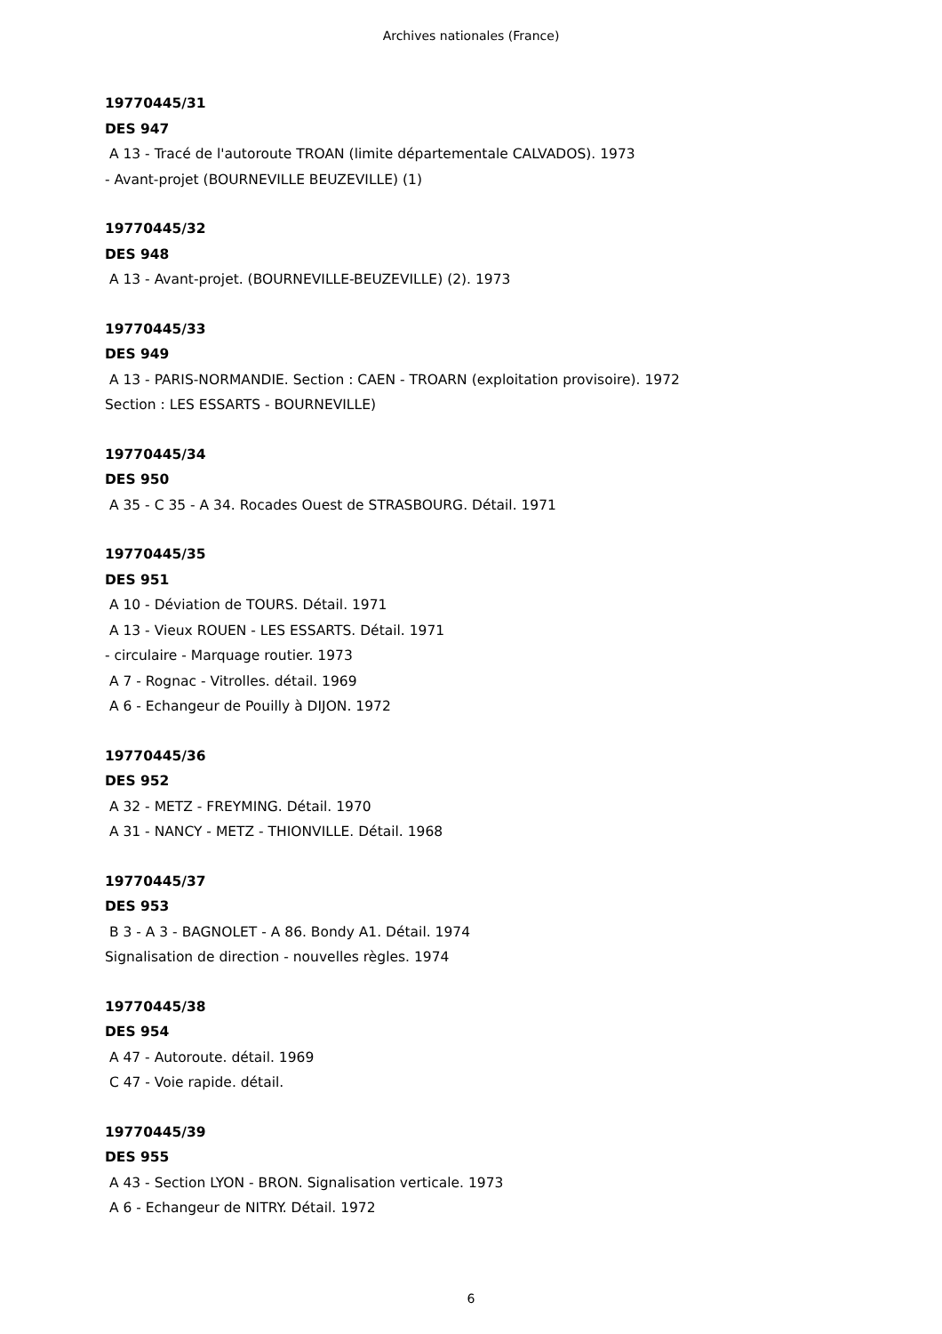Archives nationales (France)
19770445/31
DES 947
A 13 - Tracé de l'autoroute TROAN (limite départementale CALVADOS). 1973
- Avant-projet (BOURNEVILLE BEUZEVILLE) (1)
19770445/32
DES 948
A 13 - Avant-projet. (BOURNEVILLE-BEUZEVILLE) (2). 1973
19770445/33
DES 949
A 13 - PARIS-NORMANDIE. Section : CAEN - TROARN (exploitation provisoire). 1972
Section : LES ESSARTS - BOURNEVILLE)
19770445/34
DES 950
A 35 - C 35 - A 34. Rocades Ouest de STRASBOURG. Détail. 1971
19770445/35
DES 951
A 10 - Déviation de TOURS. Détail. 1971
A 13 - Vieux ROUEN - LES ESSARTS. Détail. 1971
- circulaire - Marquage routier. 1973
A 7 - Rognac - Vitrolles. détail. 1969
A 6 - Echangeur de Pouilly à DIJON. 1972
19770445/36
DES 952
A 32 - METZ - FREYMING. Détail. 1970
A 31 - NANCY - METZ - THIONVILLE. Détail. 1968
19770445/37
DES 953
B 3 - A 3 - BAGNOLET - A 86. Bondy A1. Détail. 1974
Signalisation de direction - nouvelles règles. 1974
19770445/38
DES 954
A 47 - Autoroute. détail. 1969
C 47 - Voie rapide. détail.
19770445/39
DES 955
A 43 - Section LYON - BRON. Signalisation verticale. 1973
A 6 - Echangeur de NITRY. Détail. 1972
6